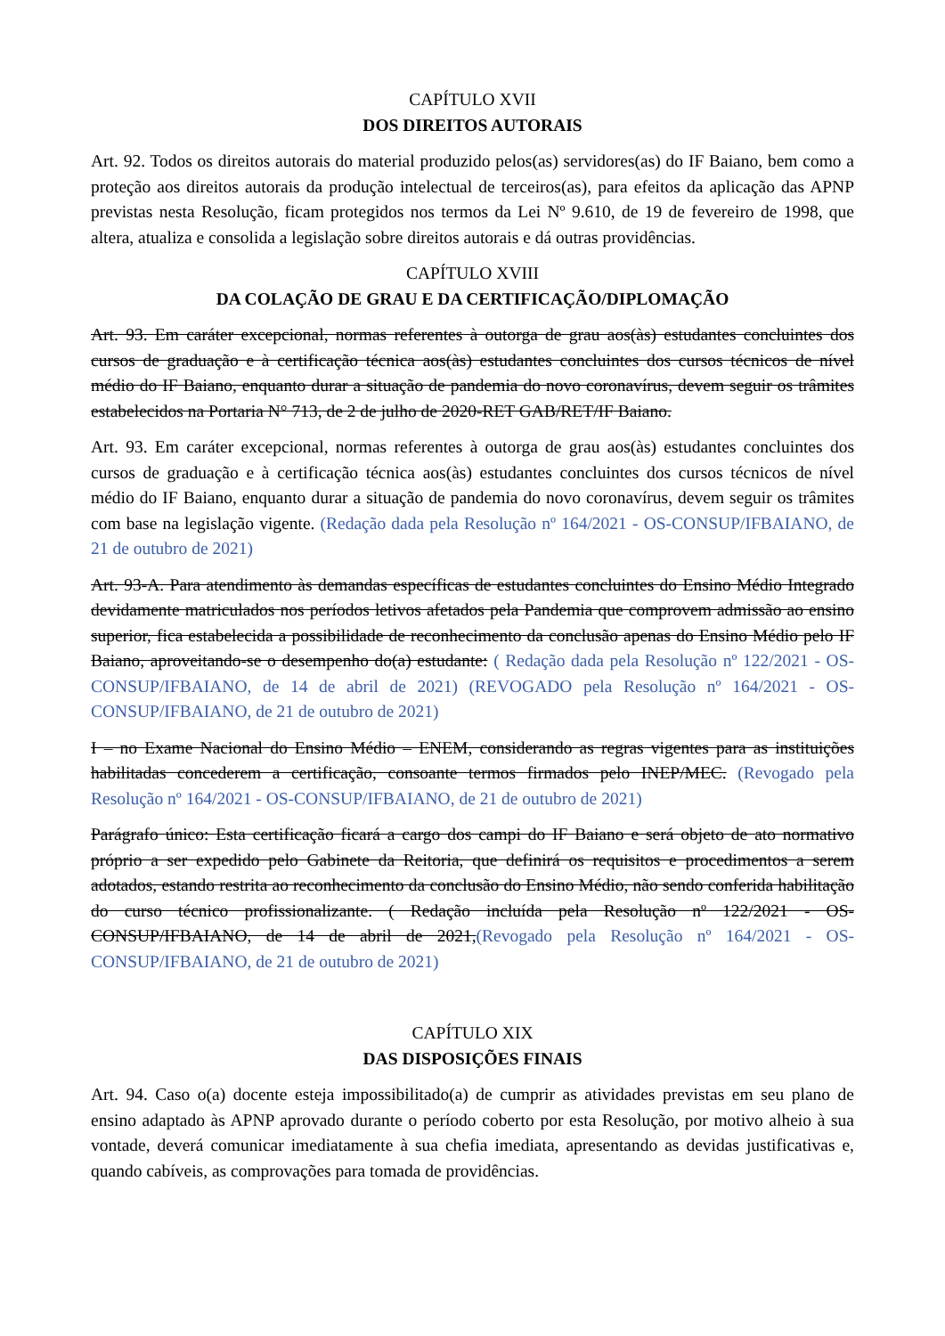CAPÍTULO XVII
DOS DIREITOS AUTORAIS
Art. 92. Todos os direitos autorais do material produzido pelos(as) servidores(as) do IF Baiano, bem como a proteção aos direitos autorais da produção intelectual de terceiros(as), para efeitos da aplicação das APNP previstas nesta Resolução, ficam protegidos nos termos da Lei Nº 9.610, de 19 de fevereiro de 1998, que altera, atualiza e consolida a legislação sobre direitos autorais e dá outras providências.
CAPÍTULO XVIII
DA COLAÇÃO DE GRAU E DA CERTIFICAÇÃO/DIPLOMAÇÃO
Art. 93. Em caráter excepcional, normas referentes à outorga de grau aos(às) estudantes concluintes dos cursos de graduação e à certificação técnica aos(às) estudantes concluintes dos cursos técnicos de nível médio do IF Baiano, enquanto durar a situação de pandemia do novo coronavírus, devem seguir os trâmites estabelecidos na Portaria N° 713, de 2 de julho de 2020-RET GAB/RET/IF Baiano.
Art. 93. Em caráter excepcional, normas referentes à outorga de grau aos(às) estudantes concluintes dos cursos de graduação e à certificação técnica aos(às) estudantes concluintes dos cursos técnicos de nível médio do IF Baiano, enquanto durar a situação de pandemia do novo coronavírus, devem seguir os trâmites com base na legislação vigente. (Redação dada pela Resolução nº 164/2021 - OS-CONSUP/IFBAIANO, de 21 de outubro de 2021)
Art. 93-A. Para atendimento às demandas específicas de estudantes concluintes do Ensino Médio Integrado devidamente matriculados nos períodos letivos afetados pela Pandemia que comprovem admissão ao ensino superior, fica estabelecida a possibilidade de reconhecimento da conclusão apenas do Ensino Médio pelo IF Baiano, aproveitando-se o desempenho do(a) estudante: ( Redação dada pela Resolução nº 122/2021 - OS-CONSUP/IFBAIANO, de 14 de abril de 2021) (REVOGADO pela Resolução nº 164/2021 - OS-CONSUP/IFBAIANO, de 21 de outubro de 2021)
I – no Exame Nacional do Ensino Médio – ENEM, considerando as regras vigentes para as instituições habilitadas concederem a certificação, consoante termos firmados pelo INEP/MEC. (Revogado pela Resolução nº 164/2021 - OS-CONSUP/IFBAIANO, de 21 de outubro de 2021)
Parágrafo único: Esta certificação ficará a cargo dos campi do IF Baiano e será objeto de ato normativo próprio a ser expedido pelo Gabinete da Reitoria, que definirá os requisitos e procedimentos a serem adotados, estando restrita ao reconhecimento da conclusão do Ensino Médio, não sendo conferida habilitação do curso técnico profissionalizante. ( Redação incluída pela Resolução nº 122/2021 - OS-CONSUP/IFBAIANO, de 14 de abril de 2021,(Revogado pela Resolução nº 164/2021 - OS-CONSUP/IFBAIANO, de 21 de outubro de 2021)
CAPÍTULO XIX
DAS DISPOSIÇÕES FINAIS
Art. 94. Caso o(a) docente esteja impossibilitado(a) de cumprir as atividades previstas em seu plano de ensino adaptado às APNP aprovado durante o período coberto por esta Resolução, por motivo alheio à sua vontade, deverá comunicar imediatamente à sua chefia imediata, apresentando as devidas justificativas e, quando cabíveis, as comprovações para tomada de providências.